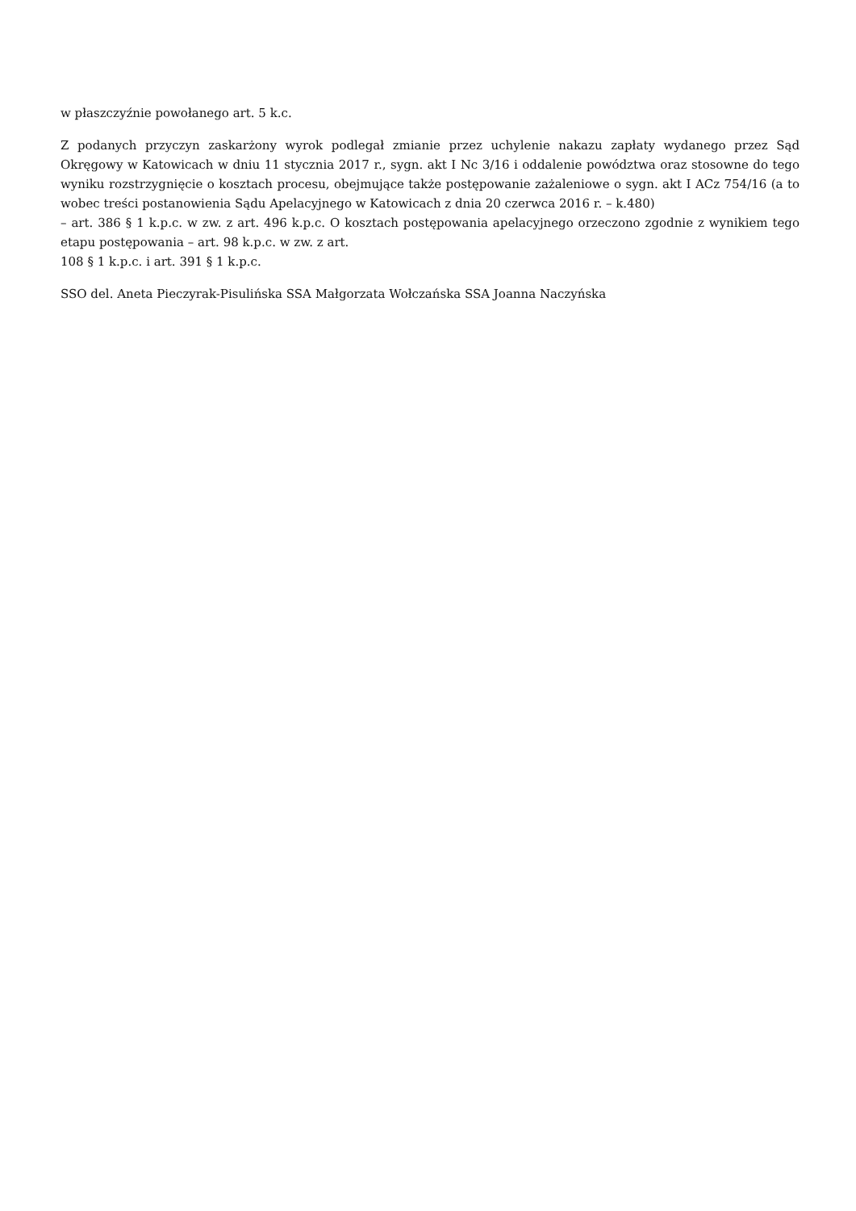w płaszczyźnie powołanego art. 5 k.c.
Z podanych przyczyn zaskarżony wyrok podlegał zmianie przez uchylenie nakazu zapłaty wydanego przez Sąd Okręgowy w Katowicach w dniu 11 stycznia 2017 r., sygn. akt I Nc 3/16 i oddalenie powództwa oraz stosowne do tego wyniku rozstrzygnięcie o kosztach procesu, obejmujące także postępowanie zażaleniowe o sygn. akt I ACz 754/16 (a to wobec treści postanowienia Sądu Apelacyjnego w Katowicach z dnia 20 czerwca 2016 r. – k.480)
– art. 386 § 1 k.p.c. w zw. z art. 496 k.p.c. O kosztach postępowania apelacyjnego orzeczono zgodnie z wynikiem tego etapu postępowania – art. 98 k.p.c. w zw. z art.
108 § 1 k.p.c. i art. 391 § 1 k.p.c.
SSO del. Aneta Pieczyrak-Pisulińska SSA Małgorzata Wołczańska SSA Joanna Naczyńska